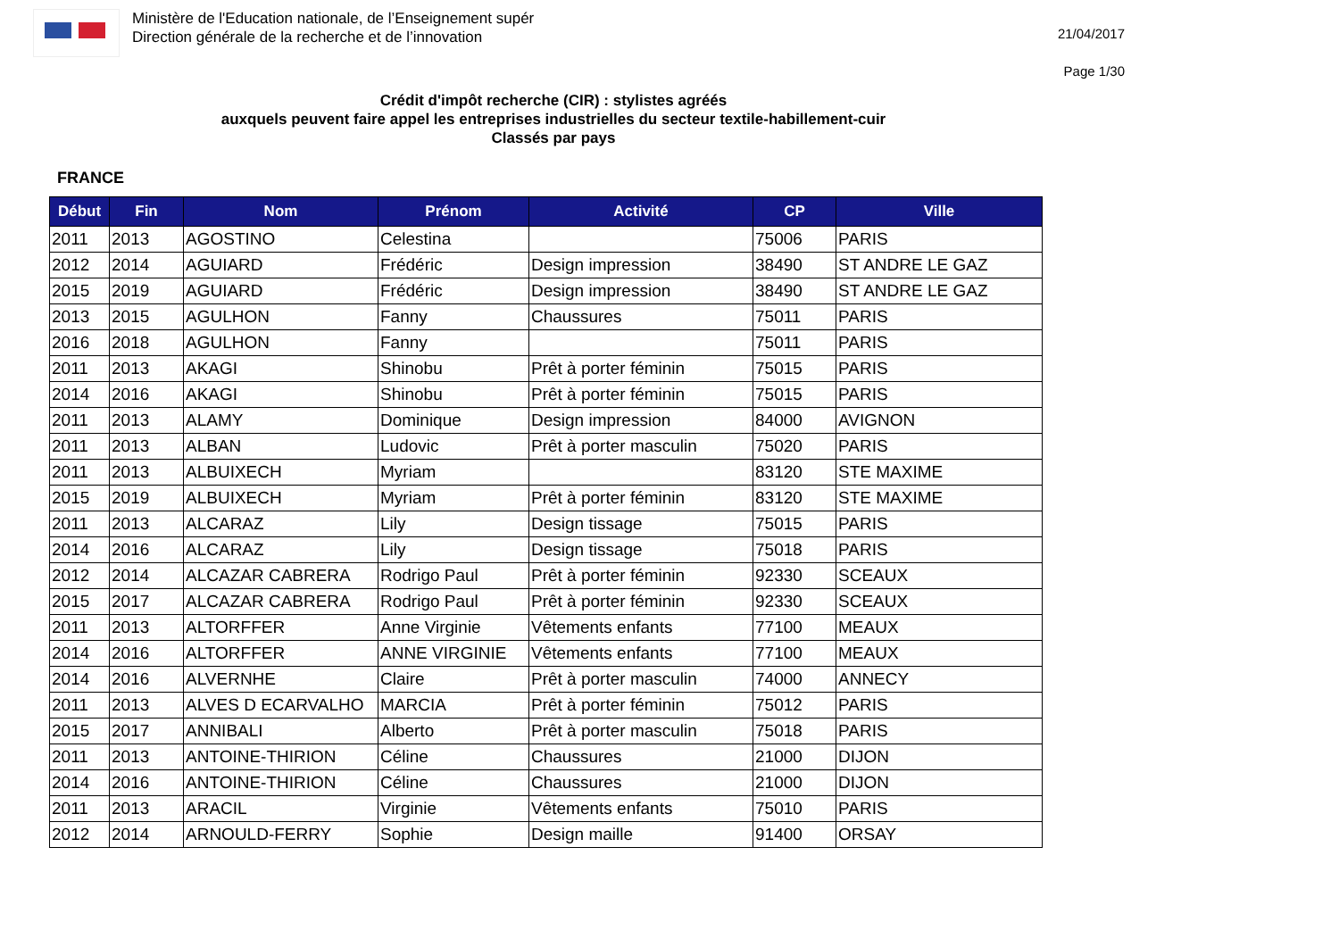Ministère de l'Education nationale, de l’Enseignement supér
Direction générale de la recherche et de l’innovation
21/04/2017
Page 1/30
Crédit d'impôt recherche (CIR) : stylistes agréés
auxquels peuvent faire appel les entreprises industrielles du secteur textile-habillement-cuir
Classés par pays
FRANCE
| Début | Fin | Nom | Prénom | Activité | CP | Ville |
| --- | --- | --- | --- | --- | --- | --- |
| 2011 | 2013 | AGOSTINO | Celestina | | 75006 | PARIS |
| 2012 | 2014 | AGUIARD | Frédéric | Design impression | 38490 | ST ANDRE LE GAZ |
| 2015 | 2019 | AGUIARD | Frédéric | Design impression | 38490 | ST ANDRE LE GAZ |
| 2013 | 2015 | AGULHON | Fanny | Chaussures | 75011 | PARIS |
| 2016 | 2018 | AGULHON | Fanny | | 75011 | PARIS |
| 2011 | 2013 | AKAGI | Shinobu | Prêt à porter féminin | 75015 | PARIS |
| 2014 | 2016 | AKAGI | Shinobu | Prêt à porter féminin | 75015 | PARIS |
| 2011 | 2013 | ALAMY | Dominique | Design impression | 84000 | AVIGNON |
| 2011 | 2013 | ALBAN | Ludovic | Prêt à porter masculin | 75020 | PARIS |
| 2011 | 2013 | ALBUIXECH | Myriam | | 83120 | STE MAXIME |
| 2015 | 2019 | ALBUIXECH | Myriam | Prêt à porter féminin | 83120 | STE MAXIME |
| 2011 | 2013 | ALCARAZ | Lily | Design tissage | 75015 | PARIS |
| 2014 | 2016 | ALCARAZ | Lily | Design tissage | 75018 | PARIS |
| 2012 | 2014 | ALCAZAR CABRERA | Rodrigo Paul | Prêt à porter féminin | 92330 | SCEAUX |
| 2015 | 2017 | ALCAZAR CABRERA | Rodrigo Paul | Prêt à porter féminin | 92330 | SCEAUX |
| 2011 | 2013 | ALTORFFER | Anne Virginie | Vêtements enfants | 77100 | MEAUX |
| 2014 | 2016 | ALTORFFER | ANNE VIRGINIE | Vêtements enfants | 77100 | MEAUX |
| 2014 | 2016 | ALVERNHE | Claire | Prêt à porter masculin | 74000 | ANNECY |
| 2011 | 2013 | ALVES D ECARVALHO | MARCIA | Prêt à porter féminin | 75012 | PARIS |
| 2015 | 2017 | ANNIBALI | Alberto | Prêt à porter masculin | 75018 | PARIS |
| 2011 | 2013 | ANTOINE-THIRION | Céline | Chaussures | 21000 | DIJON |
| 2014 | 2016 | ANTOINE-THIRION | Céline | Chaussures | 21000 | DIJON |
| 2011 | 2013 | ARACIL | Virginie | Vêtements enfants | 75010 | PARIS |
| 2012 | 2014 | ARNOULD-FERRY | Sophie | Design maille | 91400 | ORSAY |